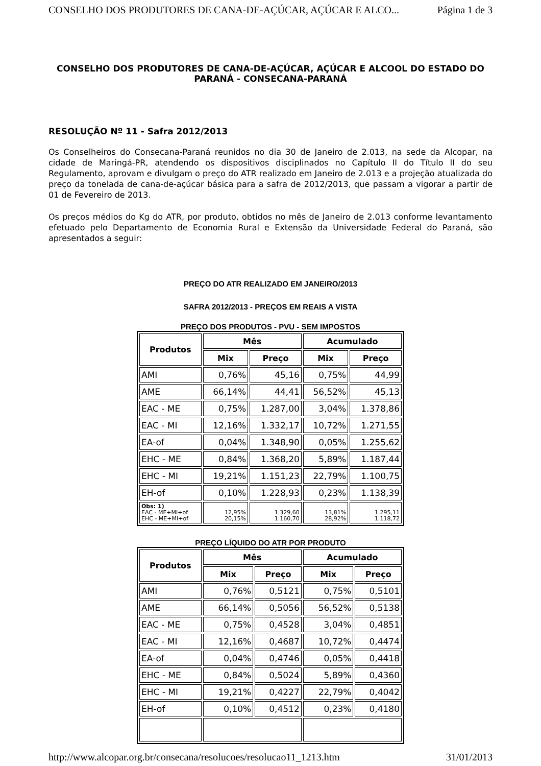CONSELHO DOS PRODUTORES DE CANA-DE-AÇÚCAR, AÇÚCAR E ALCO... Página 1 de 3
CONSELHO DOS PRODUTORES DE CANA-DE-AÇÚCAR, AÇÚCAR E ALCOOL DO ESTADO DO PARANÁ - CONSECANA-PARANÁ
RESOLUÇÃO Nº 11 - Safra 2012/2013
Os Conselheiros do Consecana-Paraná reunidos no dia 30 de Janeiro de 2.013, na sede da Alcopar, na cidade de Maringá-PR, atendendo os dispositivos disciplinados no Capítulo II do Título II do seu Regulamento, aprovam e divulgam o preço do ATR realizado em Janeiro de 2.013 e a projeção atualizada do preço da tonelada de cana-de-açúcar básica para a safra de 2012/2013, que passam a vigorar a partir de 01 de Fevereiro de 2013.
Os preços médios do Kg do ATR, por produto, obtidos no mês de Janeiro de 2.013 conforme levantamento efetuado pelo Departamento de Economia Rural e Extensão da Universidade Federal do Paraná, são apresentados a seguir:
PREÇO DO ATR REALIZADO EM JANEIRO/2013
SAFRA 2012/2013 - PREÇOS EM REAIS A VISTA
PREÇO DOS PRODUTOS - PVU - SEM IMPOSTOS
| Produtos | Mês | | Acumulado | |
| --- | --- | --- | --- | --- |
| | Mix | Preço | Mix | Preço |
| AMI | 0,76% | 45,16 | 0,75% | 44,99 |
| AME | 66,14% | 44,41 | 56,52% | 45,13 |
| EAC - ME | 0,75% | 1.287,00 | 3,04% | 1.378,86 |
| EAC - MI | 12,16% | 1.332,17 | 10,72% | 1.271,55 |
| EA-of | 0,04% | 1.348,90 | 0,05% | 1.255,62 |
| EHC - ME | 0,84% | 1.368,20 | 5,89% | 1.187,44 |
| EHC - MI | 19,21% | 1.151,23 | 22,79% | 1.100,75 |
| EH-of | 0,10% | 1.228,93 | 0,23% | 1.138,39 |
| Obs: 1) EAC - ME+MI+of EHC - ME+MI+of | 12,95% 20,15% | 1.329,60 1.160,70 | 13,81% 28,92% | 1.295,11 1.118,72 |
PREÇO LÍQUIDO DO ATR POR PRODUTO
| Produtos | Mês | | Acumulado | |
| --- | --- | --- | --- | --- |
| | Mix | Preço | Mix | Preço |
| AMI | 0,76% | 0,5121 | 0,75% | 0,5101 |
| AME | 66,14% | 0,5056 | 56,52% | 0,5138 |
| EAC - ME | 0,75% | 0,4528 | 3,04% | 0,4851 |
| EAC - MI | 12,16% | 0,4687 | 10,72% | 0,4474 |
| EA-of | 0,04% | 0,4746 | 0,05% | 0,4418 |
| EHC - ME | 0,84% | 0,5024 | 5,89% | 0,4360 |
| EHC - MI | 19,21% | 0,4227 | 22,79% | 0,4042 |
| EH-of | 0,10% | 0,4512 | 0,23% | 0,4180 |
http://www.alcopar.org.br/consecana/resolucoes/resolucao11_1213.htm 31/01/2013